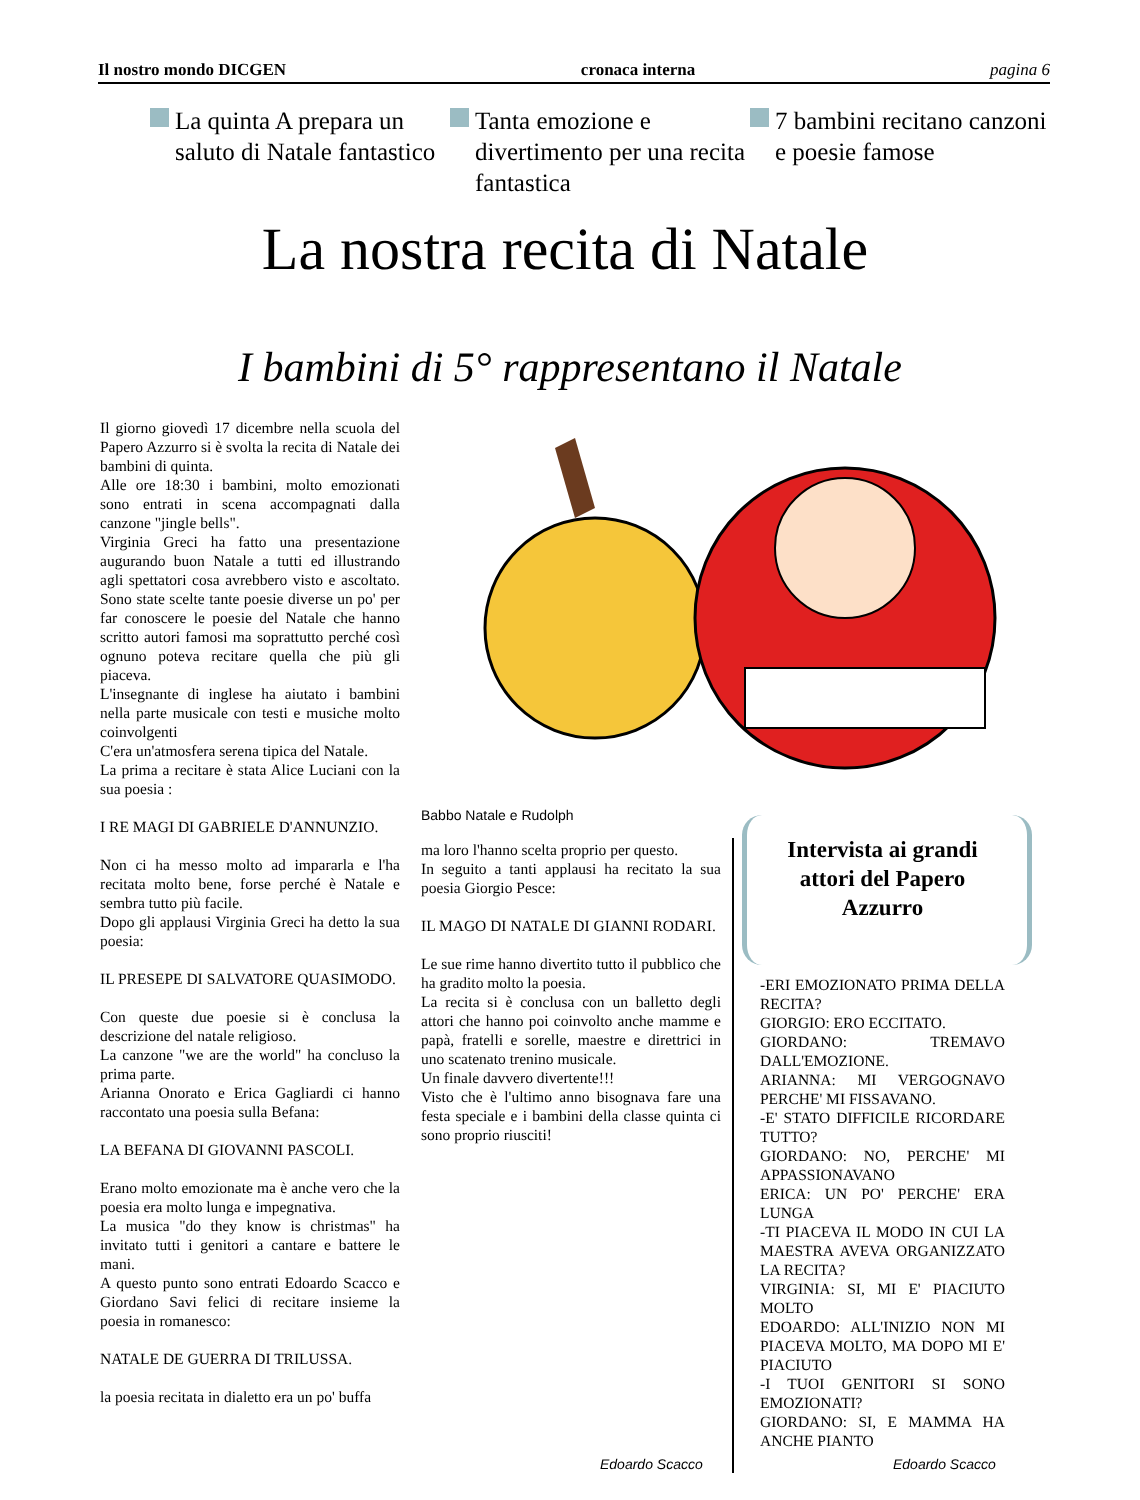Il nostro mondo DICGEN cronaca interna pagina 6
La quinta A prepara un saluto di Natale fantastico
Tanta emozione e divertimento per una recita fantastica
7 bambini recitano canzoni e poesie famose
La nostra recita di Natale
I bambini di 5° rappresentano il Natale
Il giorno giovedì 17 dicembre nella scuola del Papero Azzurro si è svolta la recita di Natale dei bambini di quinta.
Alle ore 18:30 i bambini, molto emozionati sono entrati in scena accompagnati dalla canzone "jingle bells".
Virginia Greci ha fatto una presentazione augurando buon Natale a tutti ed illustrando agli spettatori cosa avrebbero visto e ascoltato. Sono state scelte tante poesie diverse un po' per far conoscere le poesie del Natale che hanno scritto autori famosi ma soprattutto perché così ognuno poteva recitare quella che più gli piaceva.
L'insegnante di inglese ha aiutato i bambini nella parte musicale con testi e musiche molto coinvolgenti
C'era un'atmosfera serena tipica del Natale.
La prima a recitare è stata Alice Luciani con la sua poesia :
I RE MAGI DI GABRIELE D'ANNUNZIO.
Non ci ha messo molto ad impararla e l'ha recitata molto bene, forse perché è Natale e sembra tutto più facile.
Dopo gli applausi Virginia Greci ha detto la sua poesia:
IL PRESEPE DI SALVATORE QUASIMODO.
Con queste due poesie si è conclusa la descrizione del natale religioso.
La canzone "we are the world" ha concluso la prima parte.
Arianna Onorato e Erica Gagliardi ci hanno raccontato una poesia sulla Befana:
LA BEFANA DI GIOVANNI PASCOLI.
Erano molto emozionate ma è anche vero che la poesia era molto lunga e impegnativa.
La musica "do they know is christmas" ha invitato tutti i genitori a cantare e battere le mani.
A questo punto sono entrati Edoardo Scacco e Giordano Savi felici di recitare insieme la poesia in romanesco:
NATALE DE GUERRA DI TRILUSSA.
la poesia recitata in dialetto era un po' buffa
Babbo Natale e Rudolph
ma loro l'hanno scelta proprio per questo.
In seguito a tanti applausi ha recitato la sua poesia Giorgio Pesce:
IL MAGO DI NATALE DI GIANNI RODARI.
Le sue rime hanno divertito tutto il pubblico che ha gradito molto la poesia.
La recita si è conclusa con un balletto degli attori che hanno poi coinvolto anche mamme e papà, fratelli e sorelle, maestre e direttrici in uno scatenato trenino musicale.
Un finale davvero divertente!!!
Visto che è l'ultimo anno bisognava fare una festa speciale e i bambini della classe quinta ci sono proprio riusciti!
Edoardo Scacco
Intervista ai grandi attori del Papero Azzurro
-ERI EMOZIONATO PRIMA DELLA RECITA?
GIORGIO: ERO ECCITATO.
GIORDANO: TREMAVO DALL'EMOZIONE.
ARIANNA: MI VERGOGNAVO PERCHE' MI FISSAVANO.
-E' STATO DIFFICILE RICORDARE TUTTO?
GIORDANO: NO, PERCHE' MI APPASSIONAVANO
ERICA: UN PO' PERCHE' ERA LUNGA
-TI PIACEVA IL MODO IN CUI LA MAESTRA AVEVA ORGANIZZATO LA RECITA?
VIRGINIA: SI, MI E' PIACIUTO MOLTO
EDOARDO: ALL'INIZIO NON MI PIACEVA MOLTO, MA DOPO MI E' PIACIUTO
-I TUOI GENITORI SI SONO EMOZIONATI?
GIORDANO: SI, E MAMMA HA ANCHE PIANTO
Edoardo Scacco